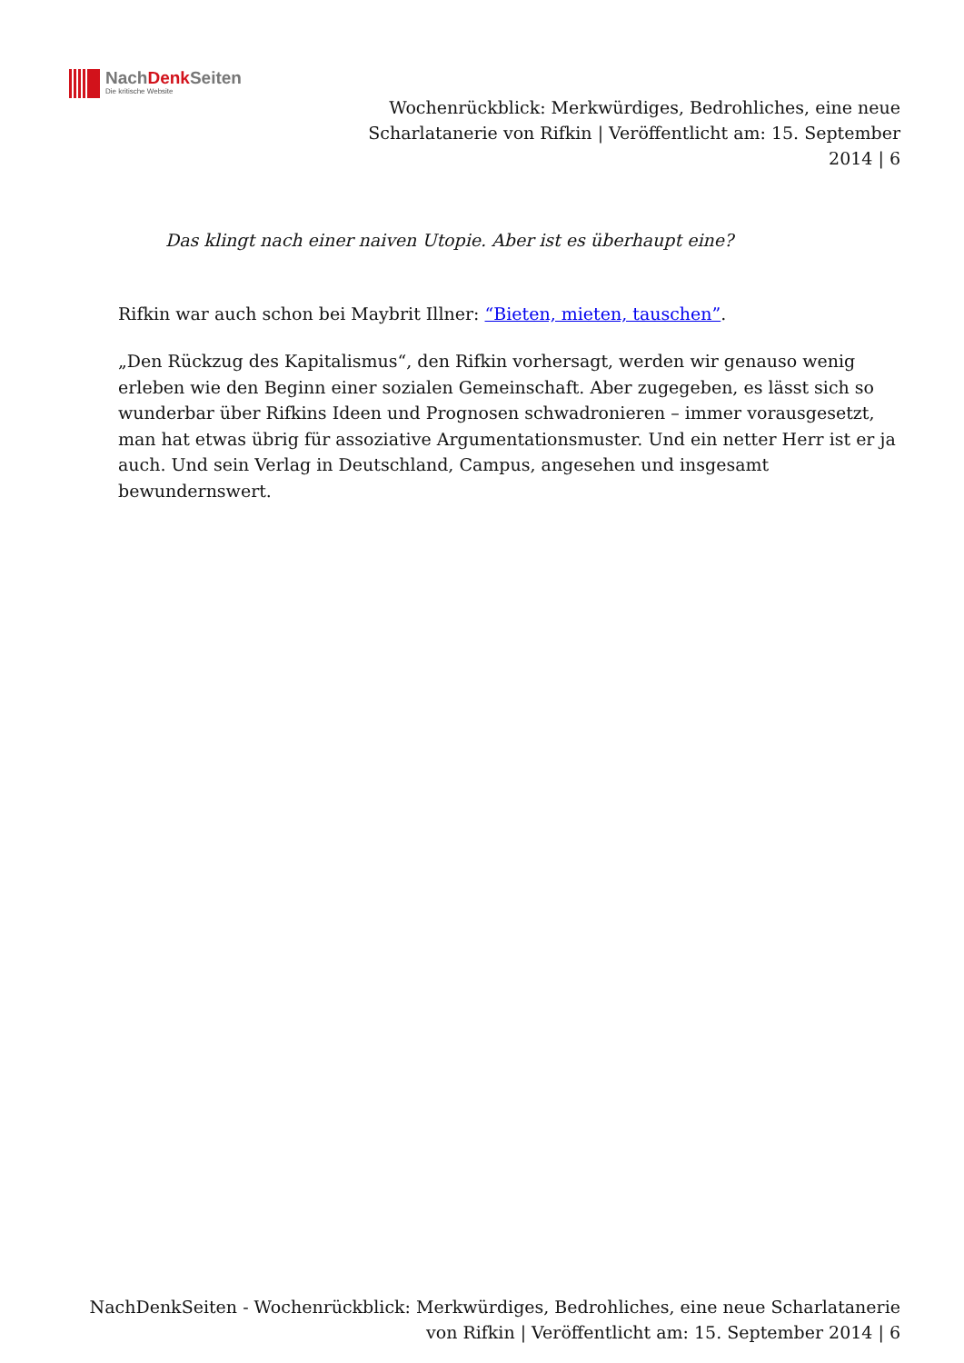NachDenk Seiten
Die kritische Website
Wochenrückblick: Merkwürdiges, Bedrohliches, eine neue Scharlatanerie von Rifkin | Veröffentlicht am: 15. September 2014 | 6
Das klingt nach einer naiven Utopie. Aber ist es überhaupt eine?
Rifkin war auch schon bei Maybrit Illner: “Bieten, mieten, tauschen”.
„Den Rückzug des Kapitalismus“, den Rifkin vorhersagt, werden wir genauso wenig erleben wie den Beginn einer sozialen Gemeinschaft. Aber zugegeben, es lässt sich so wunderbar über Rifkins Ideen und Prognosen schwadronieren – immer vorausgesetzt, man hat etwas übrig für assoziative Argumentationsmuster. Und ein netter Herr ist er ja auch. Und sein Verlag in Deutschland, Campus, angesehen und insgesamt bewundernswert.
NachDenkSeiten - Wochenrückblick: Merkwürdiges, Bedrohliches, eine neue Scharlatanerie von Rifkin | Veröffentlicht am: 15. September 2014 | 6